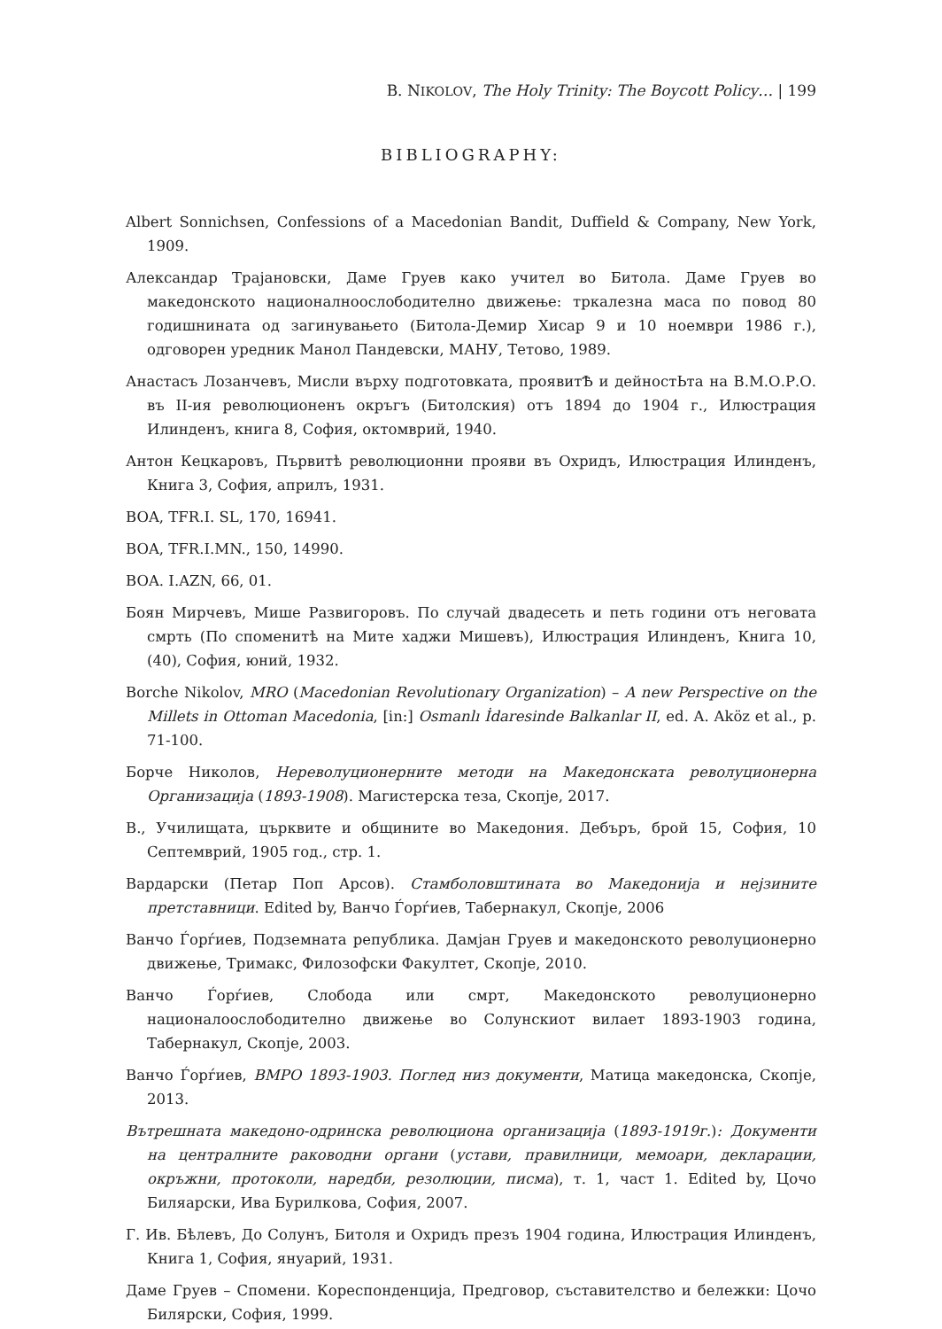B. NIKOLOV, The Holy Trinity: The Boycott Policy… | 199
BIBLIOGRAPHY:
Albert Sonnichsen, Confessions of a Macedonian Bandit, Duffield & Company, New York, 1909.
Александар Трајановски, Даме Груев како учител во Битола. Даме Груев во македонското националноослободително движење: тркалезна маса по повод 80 годишнината од загинувањето (Битола-Демир Хисар 9 и 10 ноември 1986 г.), одговорен уредник Манол Пандевски, МАНУ, Тетово, 1989.
Анастасъ Лозанчевъ, Мисли върху подготовката, проявитѢ и дейностЬта на В.М.О.Р.О. въ II-ия революционенъ окръгъ (Битолския) отъ 1894 до 1904 г., Илюстрация Илинденъ, книга 8, София, октомврий, 1940.
Антон Кецкаровъ, Първитѣ революционни прояви въ Охридъ, Илюстрация Илинденъ, Книга 3, София, априлъ, 1931.
BOA, TFR.I. SL, 170, 16941.
BOA, TFR.I.MN., 150, 14990.
BOA. I.AZN, 66, 01.
Боян Мирчевъ, Мише Развигоровъ. По случай двадесеть и петь години отъ неговата смрть (По споменитѣ на Мите хаджи Мишевъ), Илюстрация Илинденъ, Книга 10, (40), София, юний, 1932.
Borche Nikolov, MRO (Macedonian Revolutionary Organization) – A new Perspective on the Millets in Ottoman Macedonia, [in:] Osmanlı İdaresinde Balkanlar II, ed. A. Aköz et al., p. 71-100.
Борче Николов, Нереволуционерните методи на Македонската револуционерна Организација (1893-1908). Магистерска теза, Скопје, 2017.
В., Училищата, църквите и общините во Македония. Дебъръ, брой 15, София, 10 Септемврий, 1905 год., стр. 1.
Вардарски (Петар Поп Арсов). Стамболовштината во Македонија и нејзините претставници. Edited by, Ванчо Ѓорѓиев, Табернакул, Скопје, 2006
Ванчо Ѓорѓиев, Подземната република. Дамјан Груев и македонското револуционерно движење, Тримакс, Филозофски Факултет, Скопје, 2010.
Ванчо Ѓорѓиев, Слобода или смрт, Македонското револуционерно националоослободително движење во Солунскиот вилает 1893-1903 година, Табернакул, Скопје, 2003.
Ванчо Ѓорѓиев, ВМРО 1893-1903. Поглед низ документи, Матица македонска, Скопје, 2013.
Вътрешната македоно-одринска революциона организација (1893-1919г.): Документи на централните раководни органи (устави, правилници, мемоари, декларации, окръжни, протоколи, наредби, резолюции, писма), т. 1, част 1. Edited by, Цочо Биляарски, Ива Бурилкова, София, 2007.
Г. Ив. Бѣлевъ, До Солунъ, Битоля и Охридъ презъ 1904 година, Илюстрация Илинденъ, Книга 1, София, януарий, 1931.
Даме Груев – Спомени. Кореспонденција, Предговор, съставителство и бележки: Цочо Билярски, София, 1999.